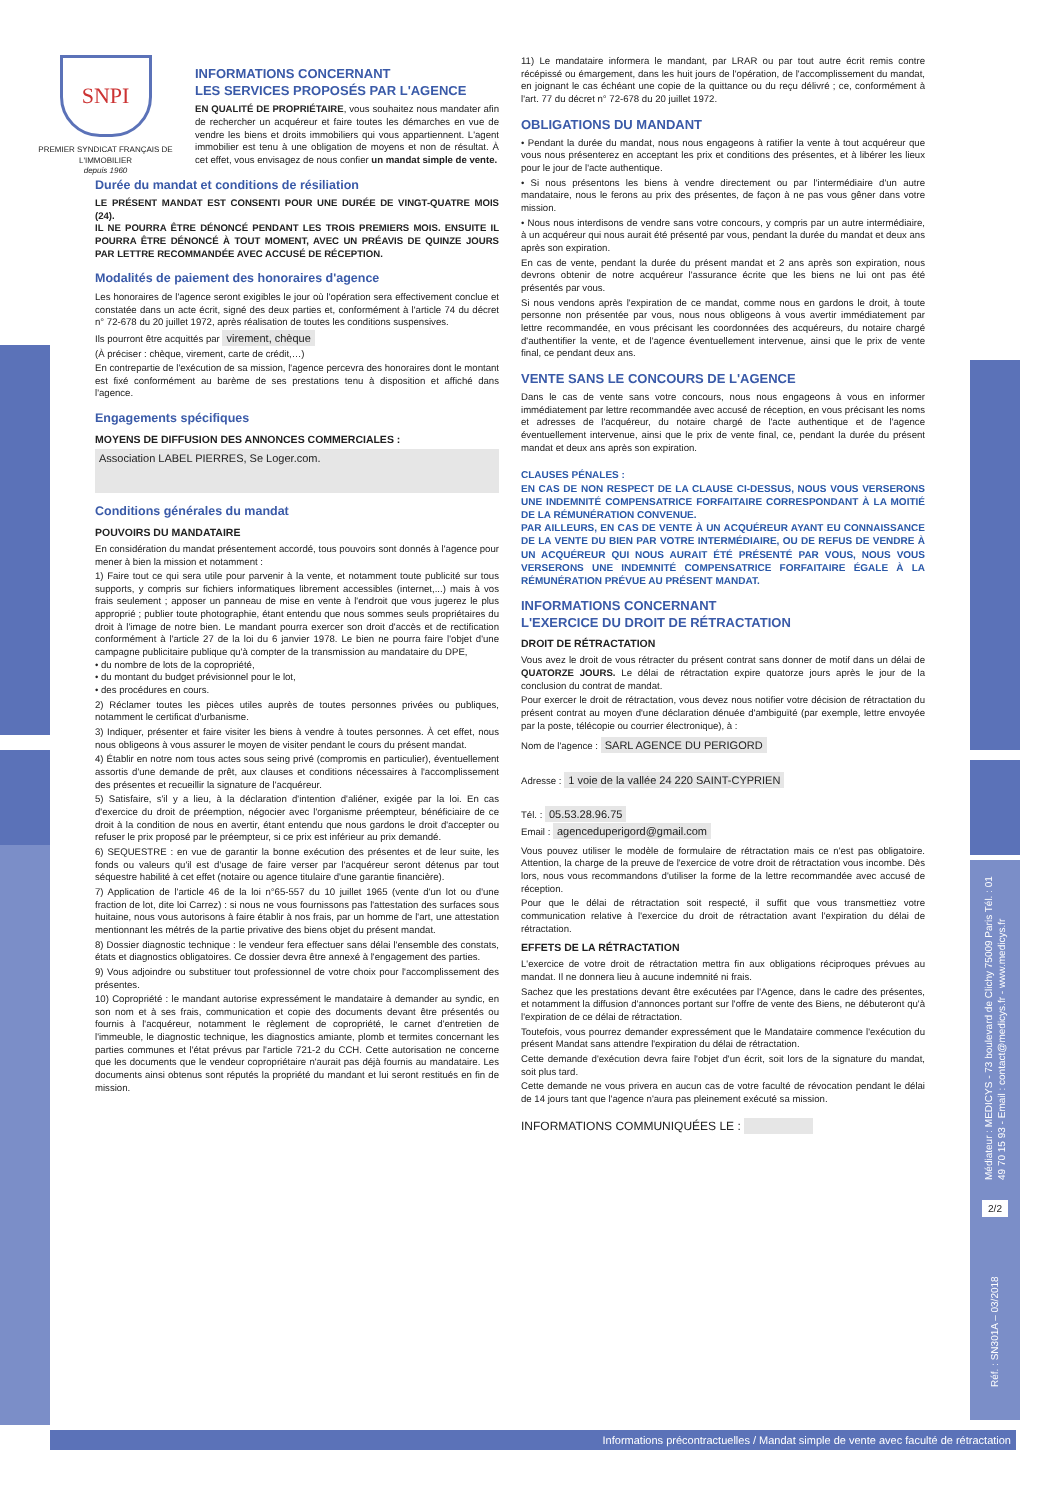SNPI
PREMIER SYNDICAT FRANÇAIS DE L'IMMOBILIER
depuis 1960
INFORMATIONS CONCERNANT
LES SERVICES PROPOSÉS PAR L'AGENCE
EN QUALITÉ DE PROPRIÉTAIRE, vous souhaitez nous mandater afin de rechercher un acquéreur et faire toutes les démarches en vue de vendre les biens et droits immobiliers qui vous appartiennent. L'agent immobilier est tenu à une obligation de moyens et non de résultat. À cet effet, vous envisagez de nous confier un mandat simple de vente.
Durée du mandat et conditions de résiliation
LE PRÉSENT MANDAT EST CONSENTI POUR UNE DURÉE DE VINGT-QUATRE MOIS (24).
IL NE POURRA ÊTRE DÉNONCÉ PENDANT LES TROIS PREMIERS MOIS. ENSUITE IL POURRA ÊTRE DÉNONCÉ À TOUT MOMENT, AVEC UN PRÉAVIS DE QUINZE JOURS PAR LETTRE RECOMMANDÉE AVEC ACCUSÉ DE RÉCEPTION.
Modalités de paiement des honoraires d'agence
Les honoraires de l'agence seront exigibles le jour où l'opération sera effectivement conclue et constatée dans un acte écrit, signé des deux parties et, conformément à l'article 74 du décret n° 72-678 du 20 juillet 1972, après réalisation de toutes les conditions suspensives.
Ils pourront être acquittés par virement, chèque
(À préciser : chèque, virement, carte de crédit,…)
En contrepartie de l'exécution de sa mission, l'agence percevra des honoraires dont le montant est fixé conformément au barème de ses prestations tenu à disposition et affiché dans l'agence.
Engagements spécifiques
MOYENS DE DIFFUSION DES ANNONCES COMMERCIALES :
Association LABEL PIERRES, Se Loger.com.
Conditions générales du mandat
POUVOIRS DU MANDATAIRE
En considération du mandat présentement accordé, tous pouvoirs sont donnés à l'agence pour mener à bien la mission et notamment :
1) Faire tout ce qui sera utile pour parvenir à la vente, et notamment toute publicité sur tous supports, y compris sur fichiers informatiques librement accessibles (internet,...) mais à vos frais seulement ; apposer un panneau de mise en vente à l'endroit que vous jugerez le plus approprié ; publier toute photographie, étant entendu que nous sommes seuls propriétaires du droit à l'image de notre bien. Le mandant pourra exercer son droit d'accès et de rectification conformément à l'article 27 de la loi du 6 janvier 1978. Le bien ne pourra faire l'objet d'une campagne publicitaire publique qu'à compter de la transmission au mandataire du DPE,
• du nombre de lots de la copropriété,
• du montant du budget prévisionnel pour le lot,
• des procédures en cours.
2) Réclamer toutes les pièces utiles auprès de toutes personnes privées ou publiques, notamment le certificat d'urbanisme.
3) Indiquer, présenter et faire visiter les biens à vendre à toutes personnes. À cet effet, nous nous obligeons à vous assurer le moyen de visiter pendant le cours du présent mandat.
4) Établir en notre nom tous actes sous seing privé (compromis en particulier), éventuellement assortis d'une demande de prêt, aux clauses et conditions nécessaires à l'accomplissement des présentes et recueillir la signature de l'acquéreur.
5) Satisfaire, s'il y a lieu, à la déclaration d'intention d'aliéner, exigée par la loi. En cas d'exercice du droit de préemption, négocier avec l'organisme préempteur, bénéficiaire de ce droit à la condition de nous en avertir, étant entendu que nous gardons le droit d'accepter ou refuser le prix proposé par le préempteur, si ce prix est inférieur au prix demandé.
6) SEQUESTRE : en vue de garantir la bonne exécution des présentes et de leur suite, les fonds ou valeurs qu'il est d'usage de faire verser par l'acquéreur seront détenus par tout séquestre habilité à cet effet (notaire ou agence titulaire d'une garantie financière).
7) Application de l'article 46 de la loi n°65-557 du 10 juillet 1965 (vente d'un lot ou d'une fraction de lot, dite loi Carrez) : si nous ne vous fournissons pas l'attestation des surfaces sous huitaine, nous vous autorisons à faire établir à nos frais, par un homme de l'art, une attestation mentionnant les métrés de la partie privative des biens objet du présent mandat.
8) Dossier diagnostic technique : le vendeur fera effectuer sans délai l'ensemble des constats, états et diagnostics obligatoires. Ce dossier devra être annexé à l'engagement des parties.
9) Vous adjoindre ou substituer tout professionnel de votre choix pour l'accomplissement des présentes.
10) Copropriété : le mandant autorise expressément le mandataire à demander au syndic, en son nom et à ses frais, communication et copie des documents devant être présentés ou fournis à l'acquéreur, notamment le règlement de copropriété, le carnet d'entretien de l'immeuble, le diagnostic technique, les diagnostics amiante, plomb et termites concernant les parties communes et l'état prévus par l'article 721-2 du CCH. Cette autorisation ne concerne que les documents que le vendeur copropriétaire n'aurait pas déjà fournis au mandataire. Les documents ainsi obtenus sont réputés la propriété du mandant et lui seront restitués en fin de mission.
11) Le mandataire informera le mandant, par LRAR ou par tout autre écrit remis contre récépissé ou émargement, dans les huit jours de l'opération, de l'accomplissement du mandat, en joignant le cas échéant une copie de la quittance ou du reçu délivré ; ce, conformément à l'art. 77 du décret n° 72-678 du 20 juillet 1972.
OBLIGATIONS DU MANDANT
• Pendant la durée du mandat, nous nous engageons à ratifier la vente à tout acquéreur que vous nous présenterez en acceptant les prix et conditions des présentes, et à libérer les lieux pour le jour de l'acte authentique.
• Si nous présentons les biens à vendre directement ou par l'intermédiaire d'un autre mandataire, nous le ferons au prix des présentes, de façon à ne pas vous gêner dans votre mission.
• Nous nous interdisons de vendre sans votre concours, y compris par un autre intermédiaire, à un acquéreur qui nous aurait été présenté par vous, pendant la durée du mandat et deux ans après son expiration.
En cas de vente, pendant la durée du présent mandat et 2 ans après son expiration, nous devrons obtenir de notre acquéreur l'assurance écrite que les biens ne lui ont pas été présentés par vous.
Si nous vendons après l'expiration de ce mandat, comme nous en gardons le droit, à toute personne non présentée par vous, nous nous obligeons à vous avertir immédiatement par lettre recommandée, en vous précisant les coordonnées des acquéreurs, du notaire chargé d'authentifier la vente, et de l'agence éventuellement intervenue, ainsi que le prix de vente final, ce pendant deux ans.
VENTE SANS LE CONCOURS DE L'AGENCE
Dans le cas de vente sans votre concours, nous nous engageons à vous en informer immédiatement par lettre recommandée avec accusé de réception, en vous précisant les noms et adresses de l'acquéreur, du notaire chargé de l'acte authentique et de l'agence éventuellement intervenue, ainsi que le prix de vente final, ce, pendant la durée du présent mandat et deux ans après son expiration.
CLAUSES PÉNALES :
EN CAS DE NON RESPECT DE LA CLAUSE CI-DESSUS, NOUS VOUS VERSERONS UNE INDEMNITÉ COMPENSATRICE FORFAITAIRE CORRESPONDANT À LA MOITIÉ DE LA RÉMUNÉRATION CONVENUE.
PAR AILLEURS, EN CAS DE VENTE À UN ACQUÉREUR AYANT EU CONNAISSANCE DE LA VENTE DU BIEN PAR VOTRE INTERMÉDIAIRE, OU DE REFUS DE VENDRE À UN ACQUÉREUR QUI NOUS AURAIT ÉTÉ PRÉSENTÉ PAR VOUS, NOUS VOUS VERSERONS UNE INDEMNITÉ COMPENSATRICE FORFAITAIRE ÉGALE À LA RÉMUNÉRATION PRÉVUE AU PRÉSENT MANDAT.
INFORMATIONS CONCERNANT
L'EXERCICE DU DROIT DE RÉTRACTATION
DROIT DE RÉTRACTATION
Vous avez le droit de vous rétracter du présent contrat sans donner de motif dans un délai de QUATORZE JOURS. Le délai de rétractation expire quatorze jours après le jour de la conclusion du contrat de mandat.
Pour exercer le droit de rétractation, vous devez nous notifier votre décision de rétractation du présent contrat au moyen d'une déclaration dénuée d'ambiguïté (par exemple, lettre envoyée par la poste, télécopie ou courrier électronique), à :
Nom de l'agence : SARL AGENCE DU PERIGORD
Adresse : 1 voie de la vallée 24 220 SAINT-CYPRIEN
Tél. : 05.53.28.96.75
Email : agenceduperigord@gmail.com
Vous pouvez utiliser le modèle de formulaire de rétractation mais ce n'est pas obligatoire. Attention, la charge de la preuve de l'exercice de votre droit de rétractation vous incombe. Dès lors, nous vous recommandons d'utiliser la forme de la lettre recommandée avec accusé de réception.
Pour que le délai de rétractation soit respecté, il suffit que vous transmettiez votre communication relative à l'exercice du droit de rétractation avant l'expiration du délai de rétractation.
EFFETS DE LA RÉTRACTATION
L'exercice de votre droit de rétractation mettra fin aux obligations réciproques prévues au mandat. Il ne donnera lieu à aucune indemnité ni frais.
Sachez que les prestations devant être exécutées par l'Agence, dans le cadre des présentes, et notamment la diffusion d'annonces portant sur l'offre de vente des Biens, ne débuteront qu'à l'expiration de ce délai de rétractation.
Toutefois, vous pourrez demander expressément que le Mandataire commence l'exécution du présent Mandat sans attendre l'expiration du délai de rétractation.
Cette demande d'exécution devra faire l'objet d'un écrit, soit lors de la signature du mandat, soit plus tard.
Cette demande ne vous privera en aucun cas de votre faculté de révocation pendant le délai de 14 jours tant que l'agence n'aura pas pleinement exécuté sa mission.
INFORMATIONS COMMUNIQUÉES LE :
Médiateur : MEDICYS - 73 boulevard de Clichy 75009 Paris Tél. : 01 49 70 15 93 - Email : contact@medicys.fr - www.medicys.fr
2/2
Réf. : SN301A – 03/2018
Informations précontractuelles / Mandat simple de vente avec faculté de rétractation